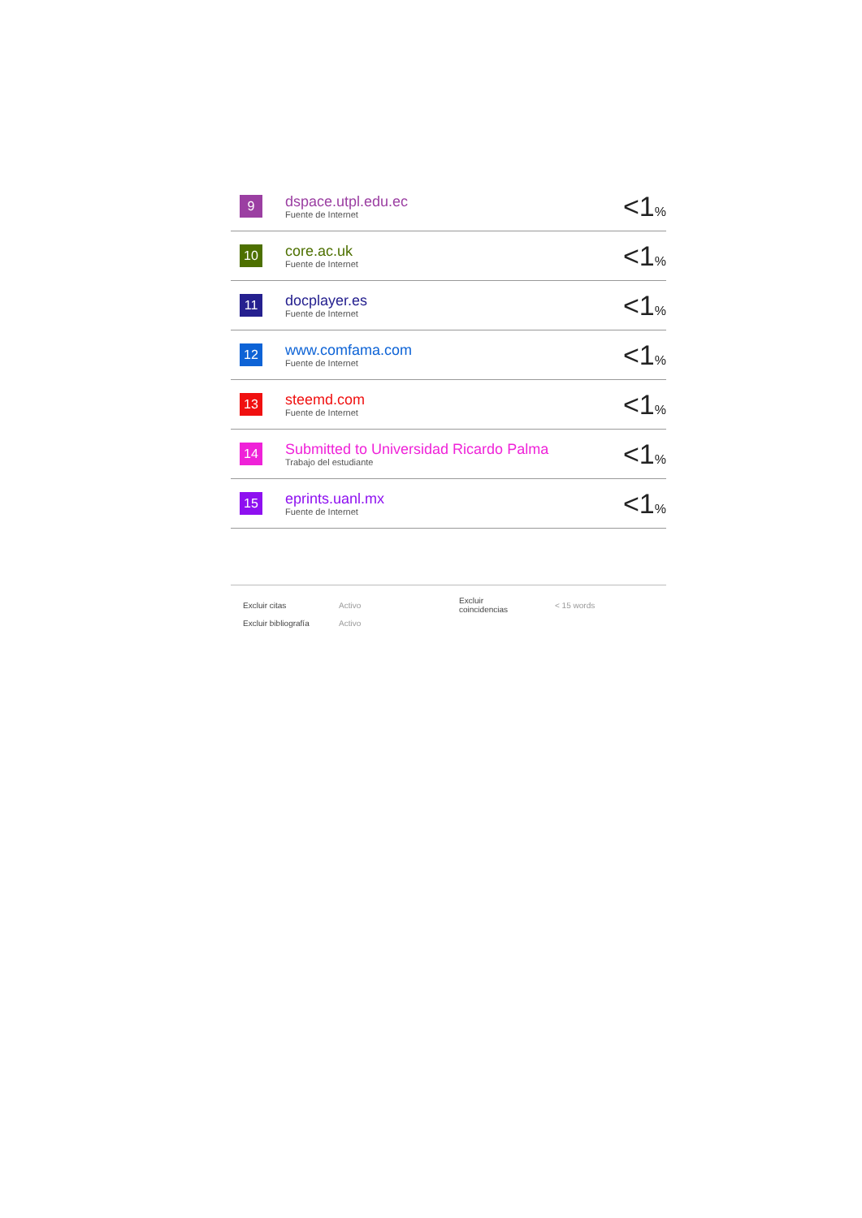| 9 | dspace.utpl.edu.ec Fuente de Internet | <1 % |
| 10 | core.ac.uk Fuente de Internet | <1 % |
| 11 | docplayer.es Fuente de Internet | <1 % |
| 12 | www.comfama.com Fuente de Internet | <1 % |
| 13 | steemd.com Fuente de Internet | <1 % |
| 14 | Submitted to Universidad Ricardo Palma Trabajo del estudiante | <1 % |
| 15 | eprints.uanl.mx Fuente de Internet | <1 % |
| Excluir citas | Activo | Excluir coincidencias | < 15 words |
| Excluir bibliografía | Activo | | |